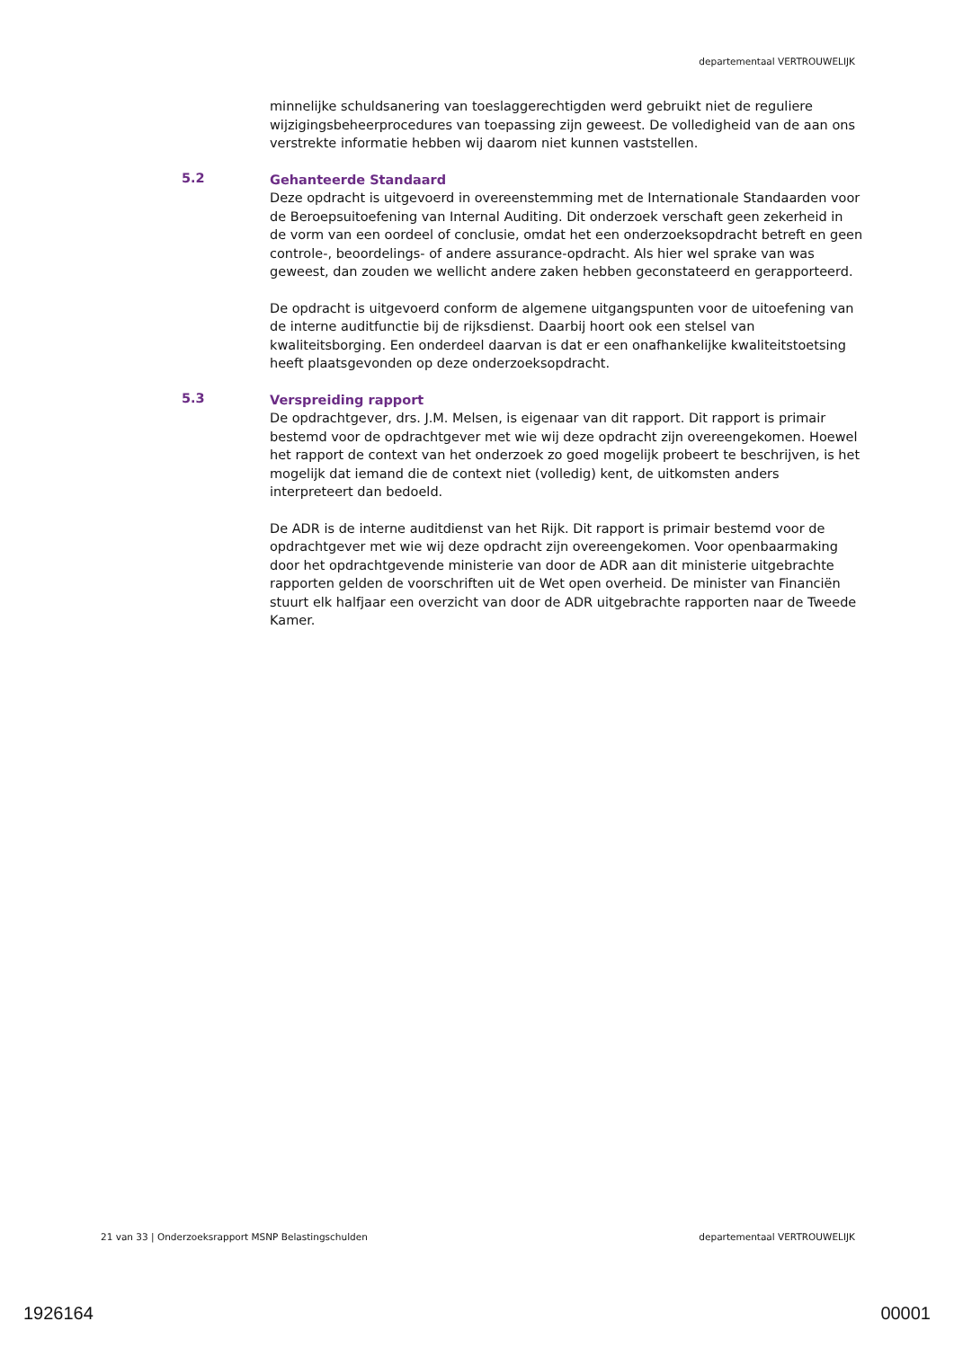departementaal VERTROUWELIJK
minnelijke schuldsanering van toeslaggerechtigden werd gebruikt niet de reguliere wijzigingsbeheerprocedures van toepassing zijn geweest. De volledigheid van de aan ons verstrekte informatie hebben wij daarom niet kunnen vaststellen.
5.2
Gehanteerde Standaard
Deze opdracht is uitgevoerd in overeenstemming met de Internationale Standaarden voor de Beroepsuitoefening van Internal Auditing. Dit onderzoek verschaft geen zekerheid in de vorm van een oordeel of conclusie, omdat het een onderzoeksopdracht betreft en geen controle-, beoordelings- of andere assurance-opdracht. Als hier wel sprake van was geweest, dan zouden we wellicht andere zaken hebben geconstateerd en gerapporteerd.
De opdracht is uitgevoerd conform de algemene uitgangspunten voor de uitoefening van de interne auditfunctie bij de rijksdienst. Daarbij hoort ook een stelsel van kwaliteitsborging. Een onderdeel daarvan is dat er een onafhankelijke kwaliteitstoetsing heeft plaatsgevonden op deze onderzoeksopdracht.
5.3
Verspreiding rapport
De opdrachtgever, drs. J.M. Melsen, is eigenaar van dit rapport. Dit rapport is primair bestemd voor de opdrachtgever met wie wij deze opdracht zijn overeengekomen. Hoewel het rapport de context van het onderzoek zo goed mogelijk probeert te beschrijven, is het mogelijk dat iemand die de context niet (volledig) kent, de uitkomsten anders interpreteert dan bedoeld.
De ADR is de interne auditdienst van het Rijk. Dit rapport is primair bestemd voor de opdrachtgever met wie wij deze opdracht zijn overeengekomen. Voor openbaarmaking door het opdrachtgevende ministerie van door de ADR aan dit ministerie uitgebrachte rapporten gelden de voorschriften uit de Wet open overheid. De minister van Financiën stuurt elk halfjaar een overzicht van door de ADR uitgebrachte rapporten naar de Tweede Kamer.
21 van 33 | Onderzoeksrapport MSNP Belastingschulden departementaal VERTROUWELIJK
1926164 00001